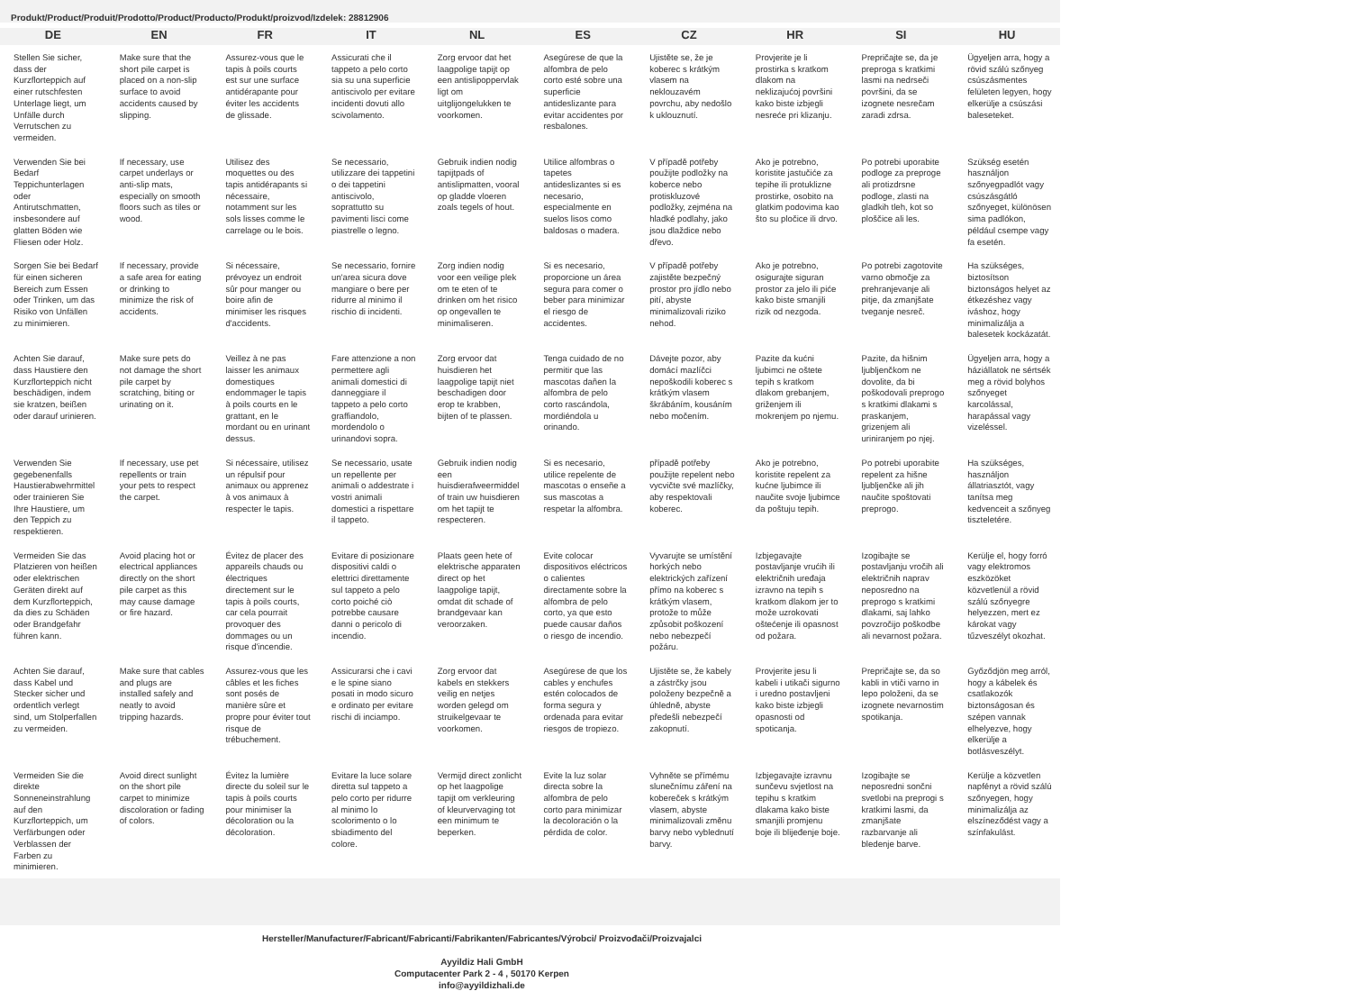Produkt/Product/Produit/Prodotto/Product/Producto/Produkt/proizvod/Izdelek: 28812906
| DE | EN | FR | IT | NL | ES | CZ | HR | SI | HU |
| --- | --- | --- | --- | --- | --- | --- | --- | --- | --- |
| Stellen Sie sicher, dass der Kurzflorteppich auf einer rutschfesten Unterlage liegt, um Unfälle durch Verrutschen zu vermeiden. | Make sure that the short pile carpet is placed on a non-slip surface to avoid accidents caused by slipping. | Assurez-vous que le tapis à poils courts est sur une surface antidérapante pour éviter les accidents de glissade. | Assicurati che il tappeto a pelo corto sia su una superficie antiscivolo per evitare incidenti dovuti allo scivolamento. | Zorg ervoor dat het laagpolige tapijt op een antislipoppervlak ligt om uitglijongelukken te voorkomen. | Asegúrese de que la alfombra de pelo corto esté sobre una superficie antideslizante para evitar accidentes por resbalones. | Ujistěte se, že je koberec s krátkým vlasem na neklouzavém povrchu, aby nedošlo k uklouznutí. | Provjerite je li prostirka s kratkom dlakom na neklizajućoj površini kako biste izbjegli nesreće pri klizanju. | Prepričajte se, da je preproga s kratkimi lasmi na nedrseči površini, da se izognete nesrečam zaradi zdrsa. | Ügyeljen arra, hogy a rövid szálú szőnyeg csúszásmentes felületen legyen, hogy elkerülje a csúszási baleseteket. |
| Verwenden Sie bei Bedarf Teppichunterlagen oder Antirutschmatten, insbesondere auf glatten Böden wie Fliesen oder Holz. | If necessary, use carpet underlays or anti-slip mats, especially on smooth floors such as tiles or wood. | Utilisez des moquettes ou des tapis antidérapants si nécessaire, notamment sur les sols lisses comme le carrelage ou le bois. | Se necessario, utilizzare dei tappetini o dei tappetini antiscivolo, soprattutto su pavimenti lisci come piastrelle o legno. | Gebruik indien nodig tapijtpads of antislipmatten, vooral op gladde vloeren zoals tegels of hout. | Utilice alfombras o tapetes antideslizantes si es necesario, especialmente en suelos lisos como baldosas o madera. | V případě potřeby použijte podložky na koberce nebo protiskluzové podložky, zejména na hladké podlahy, jako jsou dlaždice nebo dřevo. | Ako je potrebno, koristite jastučiće za tepihe ili protuklizne prostirke, osobito na glatkim podovima kao što su pločice ili drvo. | Po potrebi uporabite podloge za preproge ali protizdrsne podloge, zlasti na gladkih tleh, kot so ploščice ali les. | Szükség esetén használjon szőnyegpadlót vagy csúszásgátló szőnyeget, különösen sima padlókon, például csempe vagy fa esetén. |
| Sorgen Sie bei Bedarf für einen sicheren Bereich zum Essen oder Trinken, um das Risiko von Unfällen zu minimieren. | If necessary, provide a safe area for eating or drinking to minimize the risk of accidents. | Si nécessaire, prévoyez un endroit sûr pour manger ou boire afin de minimiser les risques d'accidents. | Se necessario, fornire un'area sicura dove mangiare o bere per ridurre al minimo il rischio di incidenti. | Zorg indien nodig voor een veilige plek om te eten of te drinken om het risico op ongevallen te minimaliseren. | Si es necesario, proporcione un área segura para comer o beber para minimizar el riesgo de accidentes. | V případě potřeby zajistěte bezpečný prostor pro jídlo nebo pití, abyste minimalizovali riziko nehod. | Ako je potrebno, osigurajte siguran prostor za jelo ili piće kako biste smanjili rizik od nezgoda. | Po potrebi zagotovite varno območje za prehranjevanje ali pitje, da zmanjšate tveganje nesreč. | Ha szükséges, biztosítson biztonságos helyet az étkezéshez vagy iváshoz, hogy minimalizálja a balesetek kockázatát. |
| Achten Sie darauf, dass Haustiere den Kurzflorteppich nicht beschädigen, indem sie kratzen, beißen oder darauf urinieren. | Make sure pets do not damage the short pile carpet by scratching, biting or urinating on it. | Veillez à ne pas laisser les animaux domestiques endommager le tapis à poils courts en le grattant, en le mordant ou en urinant dessus. | Fare attenzione a non permettere agli animali domestici di danneggiare il tappeto a pelo corto graffiandolo, mordendolo o urinandovi sopra. | Zorg ervoor dat huisdieren het laagpolige tapijt niet beschadigen door erop te krabben, bijten of te plassen. | Tenga cuidado de no permitir que las mascotas dañen la alfombra de pelo corto rascándola, mordiéndola u orinando. | Dávejte pozor, aby domácí mazlíčci nepoškodili koberec s krátkým vlasem škrábáním, kousáním nebo močením. | Pazite da kućni ljubimci ne oštete tepih s kratkom dlakom grebanjem, griženjem ili mokrenjem po njemu. | Pazite, da hišnim ljubljenčkom ne dovolite, da bi poškodovali preprogo s kratkimi dlakami s praskanjem, grizenjem ali uriniranjem po njej. | Ügyeljen arra, hogy a háziállatok ne sértsék meg a rövid bolyhos szőnyeget karcolással, harapással vagy vizeléssel. |
| Verwenden Sie gegebenenfalls Haustierabwehrmittel oder trainieren Sie Ihre Haustiere, um den Teppich zu respektieren. | If necessary, use pet repellents or train your pets to respect the carpet. | Si nécessaire, utilisez un répulsif pour animaux ou apprenez à vos animaux à respecter le tapis. | Se necessario, usate un repellente per animali o addestrate i vostri animali domestici a rispettare il tappeto. | Gebruik indien nodig een huisdierafweermiddel of train uw huisdieren om het tapijt te respecteren. | Si es necesario, utilice repelente de mascotas o enseñe a sus mascotas a respetar la alfombra. | případě potřeby použijte repelent nebo vycvičte své mazlíčky, aby respektovali koberec. | Ako je potrebno, koristite repelent za kućne ljubimce ili naučite svoje ljubimce da poštuju tepih. | Po potrebi uporabite repelent za hišne ljubljenčke ali jih naučite spoštovati preprogo. | Ha szükséges, használjon állatriasztót, vagy tanítsa meg kedvenceit a szőnyeg tiszteletére. |
| Vermeiden Sie das Platzieren von heißen oder elektrischen Geräten direkt auf dem Kurzflorteppich, da dies zu Schäden oder Brandgefahr führen kann. | Avoid placing hot or electrical appliances directly on the short pile carpet as this may cause damage or fire hazard. | Évitez de placer des appareils chauds ou électriques directement sur le tapis à poils courts, car cela pourrait provoquer des dommages ou un risque d'incendie. | Evitare di posizionare dispositivi caldi o elettrici direttamente sul tappeto a pelo corto poiché ciò potrebbe causare danni o pericolo di incendio. | Plaats geen hete of elektrische apparaten direct op het laagpolige tapijt, omdat dit schade of brandgevaar kan veroorzaken. | Evite colocar dispositivos eléctricos o calientes directamente sobre la alfombra de pelo corto, ya que esto puede causar daños o riesgo de incendio. | Vyvarujte se umístění horkých nebo elektrických zařízení přímo na koberec s krátkým vlasem, protože to může způsobit poškození nebo nebezpečí požáru. | Izbjegavajte postavljanje vrućih ili električnih uređaja izravno na tepih s kratkom dlakom jer to može uzrokovati oštećenje ili opasnost od požara. | Izogibajte se postavljanju vročih ali električnih naprav neposredno na preprogo s kratkimi dlakami, saj lahko povzročijo poškodbe ali nevarnost požara. | Kerülje el, hogy forró vagy elektromos eszközöket közvetlenül a rövid szálú szőnyegre helyezzen, mert ez károkat vagy tűzveszélyt okozhat. |
| Achten Sie darauf, dass Kabel und Stecker sicher und ordentlich verlegt sind, um Stolperfallen zu vermeiden. | Make sure that cables and plugs are installed safely and neatly to avoid tripping hazards. | Assurez-vous que les câbles et les fiches sont posés de manière sûre et propre pour éviter tout risque de trébuchement. | Assicurarsi che i cavi e le spine siano posati in modo sicuro e ordinato per evitare rischi di inciampo. | Zorg ervoor dat kabels en stekkers veilig en netjes worden gelegd om struikelgevaar te voorkomen. | Asegúrese de que los cables y enchufes estén colocados de forma segura y ordenada para evitar riesgos de tropiezo. | Ujistěte se, že kabely a zástrčky jsou položeny bezpečně a úhledně, abyste předešli nebezpečí zakopnutí. | Provjerite jesu li kabeli i utikači sigurno i uredno postavljeni kako biste izbjegli opasnosti od spoticanja. | Prepričajte se, da so kabli in vtiči varno in lepo položeni, da se izognete nevarnostim spotikanja. | Győződjön meg arról, hogy a kábelek és csatlakozók biztonságosan és szépen vannak elhelyezve, hogy elkerülje a botlásveszélyt. |
| Vermeiden Sie die direkte Sonneneinstrahlung auf den Kurzflorteppich, um Verfärbungen oder Verblassen der Farben zu minimieren. | Avoid direct sunlight on the short pile carpet to minimize discoloration or fading of colors. | Évitez la lumière directe du soleil sur le tapis à poils courts pour minimiser la décoloration ou la décoloration. | Evitare la luce solare diretta sul tappeto a pelo corto per ridurre al minimo lo scolorimento o lo sbiadimento del colore. | Vermijd direct zonlicht op het laagpolige tapijt om verkleuring of kleurvervaging tot een minimum te beperken. | Evite la luz solar directa sobre la alfombra de pelo corto para minimizar la decoloración o la pérdida de color. | Vyhněte se přímému slunečnímu záření na koberеček s krátkým vlasem, abyste minimalizovali změnu barvy nebo vyblednutí barvy. | Izbjegavajte izravnu sunčevu svjetlost na tepihu s kratkim dlakama kako biste smanjili promjenu boje ili blijeđenje boje. | Izogibajte se neposredni sončni svetlobi na preprogi s kratkimi lasmi, da zmanjšate razbarvanje ali bledenje barve. | Kerülje a közvetlen napfényt a rövid szálú szőnyegen, hogy minimalizálja az elszíneződést vagy a színfakulást. |
Hersteller/Manufacturer/Fabricant/Fabricanti/Fabrikanten/Fabricantes/Výrobci/ Proizvođači/Proizvajalci
Ayyildiz Hali GmbH
Computacenter Park 2 - 4 , 50170 Kerpen
info@ayyildizhali.de